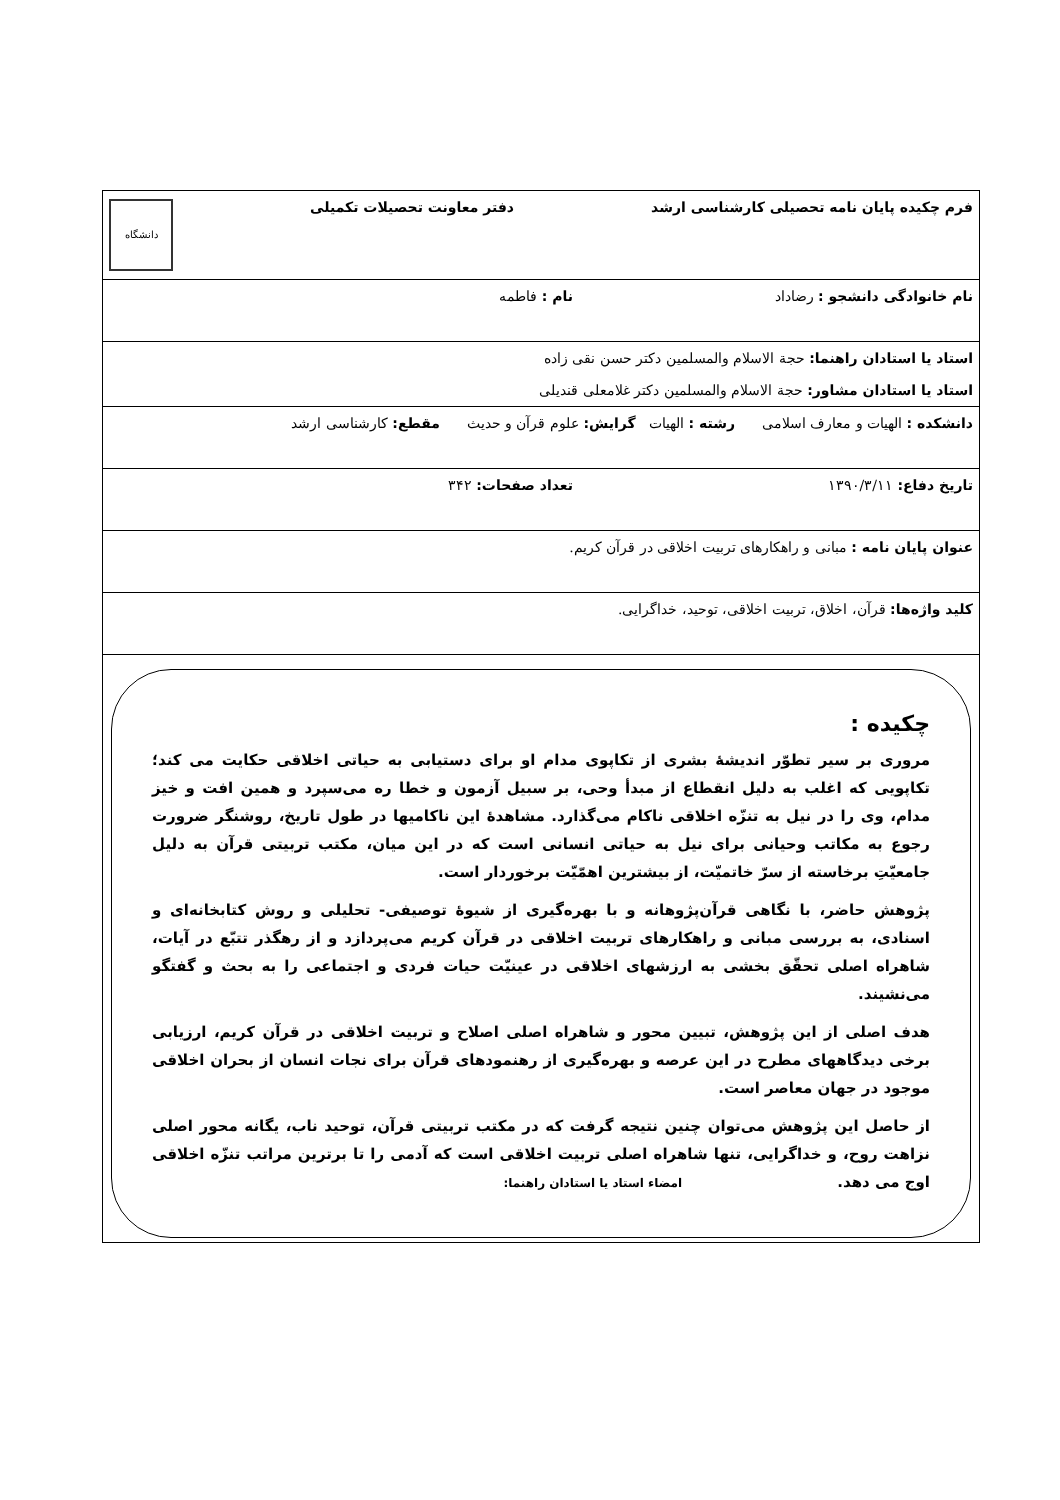| فرم چکیده پایان نامه تحصیلی کارشناسی ارشد دفتر معاونت تحصیلات تکمیلی دانشگاه |
| نام خانوادگی دانشجو : رضاداد نام : فاطمه |
| استاد یا استادان راهنما: حجة الاسلام والمسلمین دکتر حسن نقی زاده استاد یا استادان مشاور: حجة الاسلام والمسلمین دکتر غلامعلی قندیلی |
| دانشکده : الهیات و معارف اسلامی رشته : الهیات گرایش: علوم قرآن و حدیث مقطع: کارشناسی ارشد |
| تاریخ دفاع: ۱۳۹۰/۳/۱۱ تعداد صفحات: ۳۴۲ |
| عنوان پایان نامه : مبانی و راهکارهای تربیت اخلاقی در قرآن کریم. |
| کلید واژه‌ها: قرآن، اخلاق، تربیت اخلاقی، توحید، خداگرایی. |
| چکیده : مروری بر سیر تطوّر اندیشهٔ بشری از تکاپوی مدام او برای دستیابی به حیاتی اخلاقی حکایت می کند؛ تکاپویی که اغلب به دلیل انقطاع از مبدأ وحی، بر سبیل آزمون و خطا ره می‌سپرد و همین افت و خیز مدام، وی را در نیل به تنزّه اخلاقی ناکام می‌گذارد. مشاهدهٔ این ناکامیها در طول تاریخ، روشنگر ضرورت رجوع به مکاتب وحیانی برای نیل به حیاتی انسانی است که در این میان، مکتب تربیتی قرآن به دلیل جامعیّتِ برخاسته از سرّ خاتمیّت، از بیشترین اهمّیّت برخوردار است. پژوهش حاضر، با نگاهی قرآن‌پژوهانه و با بهره‌گیری از شیوهٔ توصیفی- تحلیلی و روش کتابخانه‌ای و اسنادی، به بررسی مبانی و راهکارهای تربیت اخلاقی در قرآن کریم می‌پردازد و از رهگذر تتبّع در آیات، شاهراه اصلی تحقّق بخشی به ارزشهای اخلاقی در عینیّت حیات فردی و اجتماعی را به بحث و گفتگو می‌نشیند. هدف اصلی از این پژوهش، تبیین محور و شاهراه اصلی اصلاح و تربیت اخلاقی در قرآن کریم، ارزیابی برخی دیدگاههای مطرح در این عرصه و بهره‌گیری از رهنمودهای قرآن برای نجات انسان از بحران اخلاقی موجود در جهان معاصر است. از حاصل این پژوهش می‌توان چنین نتیجه گرفت که در مکتب تربیتی قرآن، توحید ناب، یگانه محور اصلی نزاهت روح، و خداگرایی، تنها شاهراه اصلی تربیت اخلاقی است که آدمی را تا برترین مراتب تنزّه اخلاقی اوج می دهد. امضاء استاد یا استادان راهنما: |